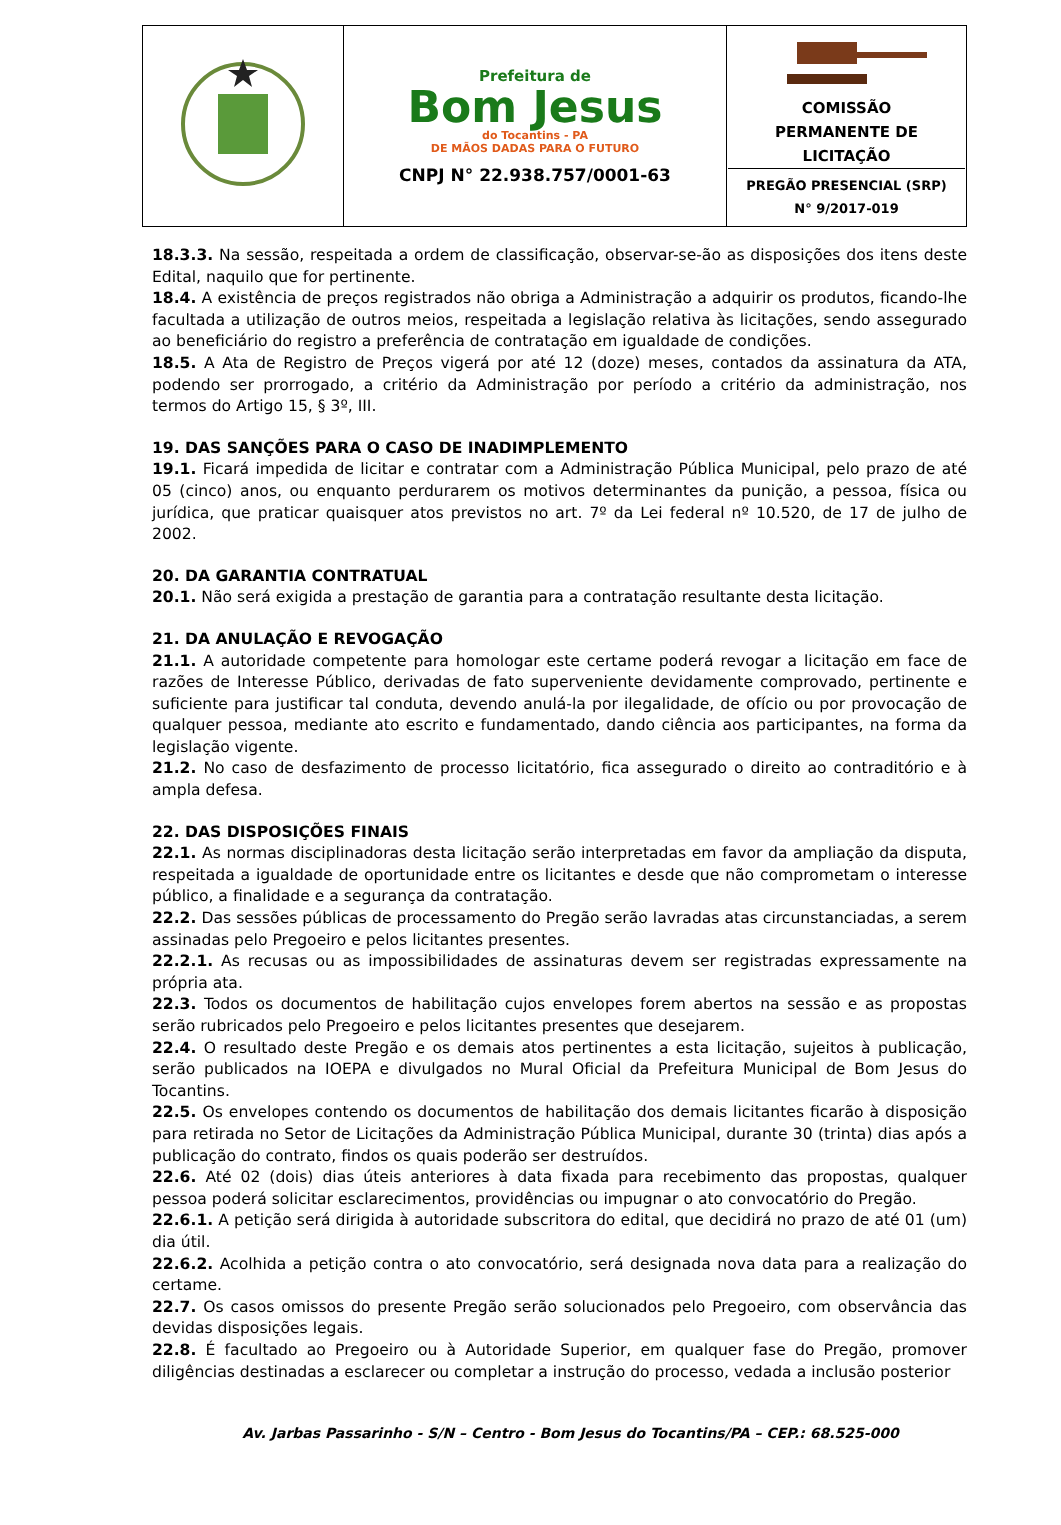| | Prefeitura de Bom Jesus do Tocantins - PA DE MÃOS DADAS PARA O FUTURO CNPJ N° 22.938.757/0001-63 | COMISSÃO PERMANENTE DE LICITAÇÃO PREGÃO PRESENCIAL (SRP) N° 9/2017-019 |
18.3.3. Na sessão, respeitada a ordem de classificação, observar-se-ão as disposições dos itens deste Edital, naquilo que for pertinente.
18.4. A existência de preços registrados não obriga a Administração a adquirir os produtos, ficando-lhe facultada a utilização de outros meios, respeitada a legislação relativa às licitações, sendo assegurado ao beneficiário do registro a preferência de contratação em igualdade de condições.
18.5. A Ata de Registro de Preços vigerá por até 12 (doze) meses, contados da assinatura da ATA, podendo ser prorrogado, a critério da Administração por período a critério da administração, nos termos do Artigo 15, § 3º, III.
19. DAS SANÇÕES PARA O CASO DE INADIMPLEMENTO
19.1. Ficará impedida de licitar e contratar com a Administração Pública Municipal, pelo prazo de até 05 (cinco) anos, ou enquanto perdurarem os motivos determinantes da punição, a pessoa, física ou jurídica, que praticar quaisquer atos previstos no art. 7º da Lei federal nº 10.520, de 17 de julho de 2002.
20. DA GARANTIA CONTRATUAL
20.1. Não será exigida a prestação de garantia para a contratação resultante desta licitação.
21. DA ANULAÇÃO E REVOGAÇÃO
21.1. A autoridade competente para homologar este certame poderá revogar a licitação em face de razões de Interesse Público, derivadas de fato superveniente devidamente comprovado, pertinente e suficiente para justificar tal conduta, devendo anulá-la por ilegalidade, de ofício ou por provocação de qualquer pessoa, mediante ato escrito e fundamentado, dando ciência aos participantes, na forma da legislação vigente.
21.2. No caso de desfazimento de processo licitatório, fica assegurado o direito ao contraditório e à ampla defesa.
22. DAS DISPOSIÇÕES FINAIS
22.1. As normas disciplinadoras desta licitação serão interpretadas em favor da ampliação da disputa, respeitada a igualdade de oportunidade entre os licitantes e desde que não comprometam o interesse público, a finalidade e a segurança da contratação.
22.2. Das sessões públicas de processamento do Pregão serão lavradas atas circunstanciadas, a serem assinadas pelo Pregoeiro e pelos licitantes presentes.
22.2.1. As recusas ou as impossibilidades de assinaturas devem ser registradas expressamente na própria ata.
22.3. Todos os documentos de habilitação cujos envelopes forem abertos na sessão e as propostas serão rubricados pelo Pregoeiro e pelos licitantes presentes que desejarem.
22.4. O resultado deste Pregão e os demais atos pertinentes a esta licitação, sujeitos à publicação, serão publicados na IOEPA e divulgados no Mural Oficial da Prefeitura Municipal de Bom Jesus do Tocantins.
22.5. Os envelopes contendo os documentos de habilitação dos demais licitantes ficarão à disposição para retirada no Setor de Licitações da Administração Pública Municipal, durante 30 (trinta) dias após a publicação do contrato, findos os quais poderão ser destruídos.
22.6. Até 02 (dois) dias úteis anteriores à data fixada para recebimento das propostas, qualquer pessoa poderá solicitar esclarecimentos, providências ou impugnar o ato convocatório do Pregão.
22.6.1. A petição será dirigida à autoridade subscritora do edital, que decidirá no prazo de até 01 (um) dia útil.
22.6.2. Acolhida a petição contra o ato convocatório, será designada nova data para a realização do certame.
22.7. Os casos omissos do presente Pregão serão solucionados pelo Pregoeiro, com observância das devidas disposições legais.
22.8. É facultado ao Pregoeiro ou à Autoridade Superior, em qualquer fase do Pregão, promover diligências destinadas a esclarecer ou completar a instrução do processo, vedada a inclusão posterior
Av. Jarbas Passarinho - S/N – Centro - Bom Jesus do Tocantins/PA – CEP.: 68.525-000